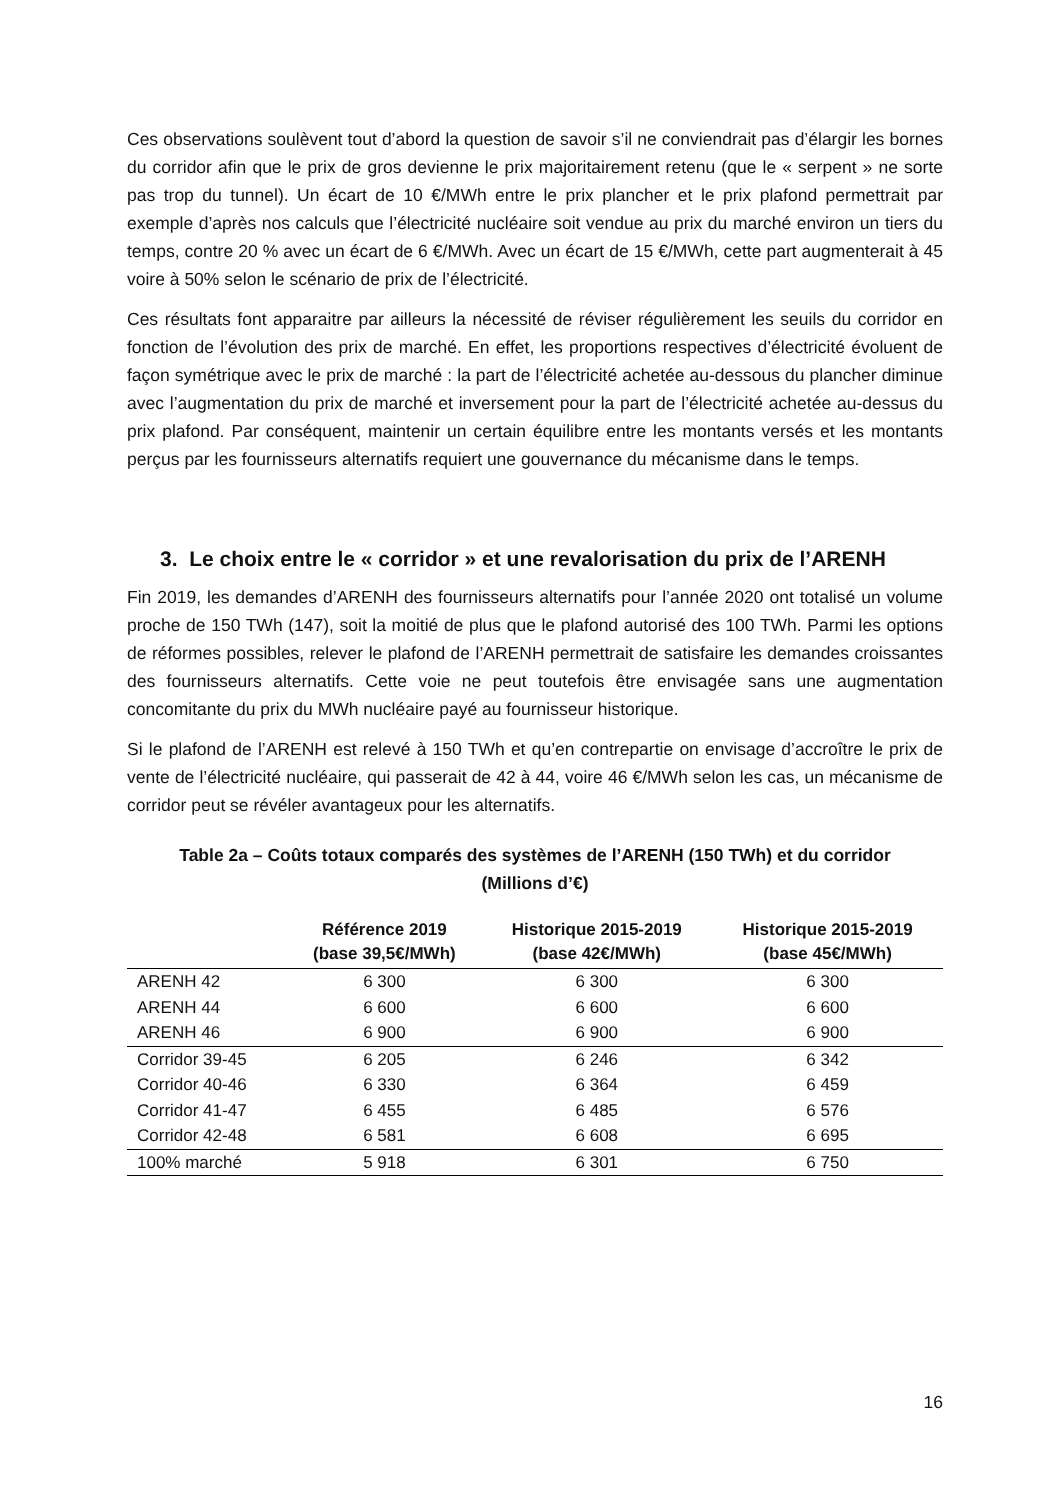Ces observations soulèvent tout d’abord la question de savoir s’il ne conviendrait pas d’élargir les bornes du corridor afin que le prix de gros devienne le prix majoritairement retenu (que le « serpent » ne sorte pas trop du tunnel). Un écart de 10 €/MWh entre le prix plancher et le prix plafond permettrait par exemple d’après nos calculs que l’électricité nucléaire soit vendue au prix du marché environ un tiers du temps, contre 20 % avec un écart de 6 €/MWh. Avec un écart de 15 €/MWh, cette part augmenterait à 45 voire à 50% selon le scénario de prix de l’électricité.
Ces résultats font apparaitre par ailleurs la nécessité de réviser régulièrement les seuils du corridor en fonction de l’évolution des prix de marché. En effet, les proportions respectives d’électricité évoluent de façon symétrique avec le prix de marché : la part de l’électricité achetée au-dessous du plancher diminue avec l’augmentation du prix de marché et inversement pour la part de l’électricité achetée au-dessus du prix plafond. Par conséquent, maintenir un certain équilibre entre les montants versés et les montants perçus par les fournisseurs alternatifs requiert une gouvernance du mécanisme dans le temps.
3. Le choix entre le « corridor » et une revalorisation du prix de l’ARENH
Fin 2019, les demandes d’ARENH des fournisseurs alternatifs pour l’année 2020 ont totalisé un volume proche de 150 TWh (147), soit la moitié de plus que le plafond autorisé des 100 TWh. Parmi les options de réformes possibles, relever le plafond de l’ARENH permettrait de satisfaire les demandes croissantes des fournisseurs alternatifs. Cette voie ne peut toutefois être envisagée sans une augmentation concomitante du prix du MWh nucléaire payé au fournisseur historique.
Si le plafond de l’ARENH est relevé à 150 TWh et qu’en contrepartie on envisage d’accroître le prix de vente de l’électricité nucléaire, qui passerait de 42 à 44, voire 46 €/MWh selon les cas, un mécanisme de corridor peut se révéler avantageux pour les alternatifs.
Table 2a – Coûts totaux comparés des systèmes de l’ARENH (150 TWh) et du corridor
(Millions d’€)
| | Référence 2019 (base 39,5€/MWh) | Historique 2015-2019 (base 42€/MWh) | Historique 2015-2019 (base 45€/MWh) |
| --- | --- | --- | --- |
| ARENH 42 | 6 300 | 6 300 | 6 300 |
| ARENH 44 | 6 600 | 6 600 | 6 600 |
| ARENH 46 | 6 900 | 6 900 | 6 900 |
| Corridor 39-45 | 6 205 | 6 246 | 6 342 |
| Corridor 40-46 | 6 330 | 6 364 | 6 459 |
| Corridor 41-47 | 6 455 | 6 485 | 6 576 |
| Corridor 42-48 | 6 581 | 6 608 | 6 695 |
| 100% marché | 5 918 | 6 301 | 6 750 |
16